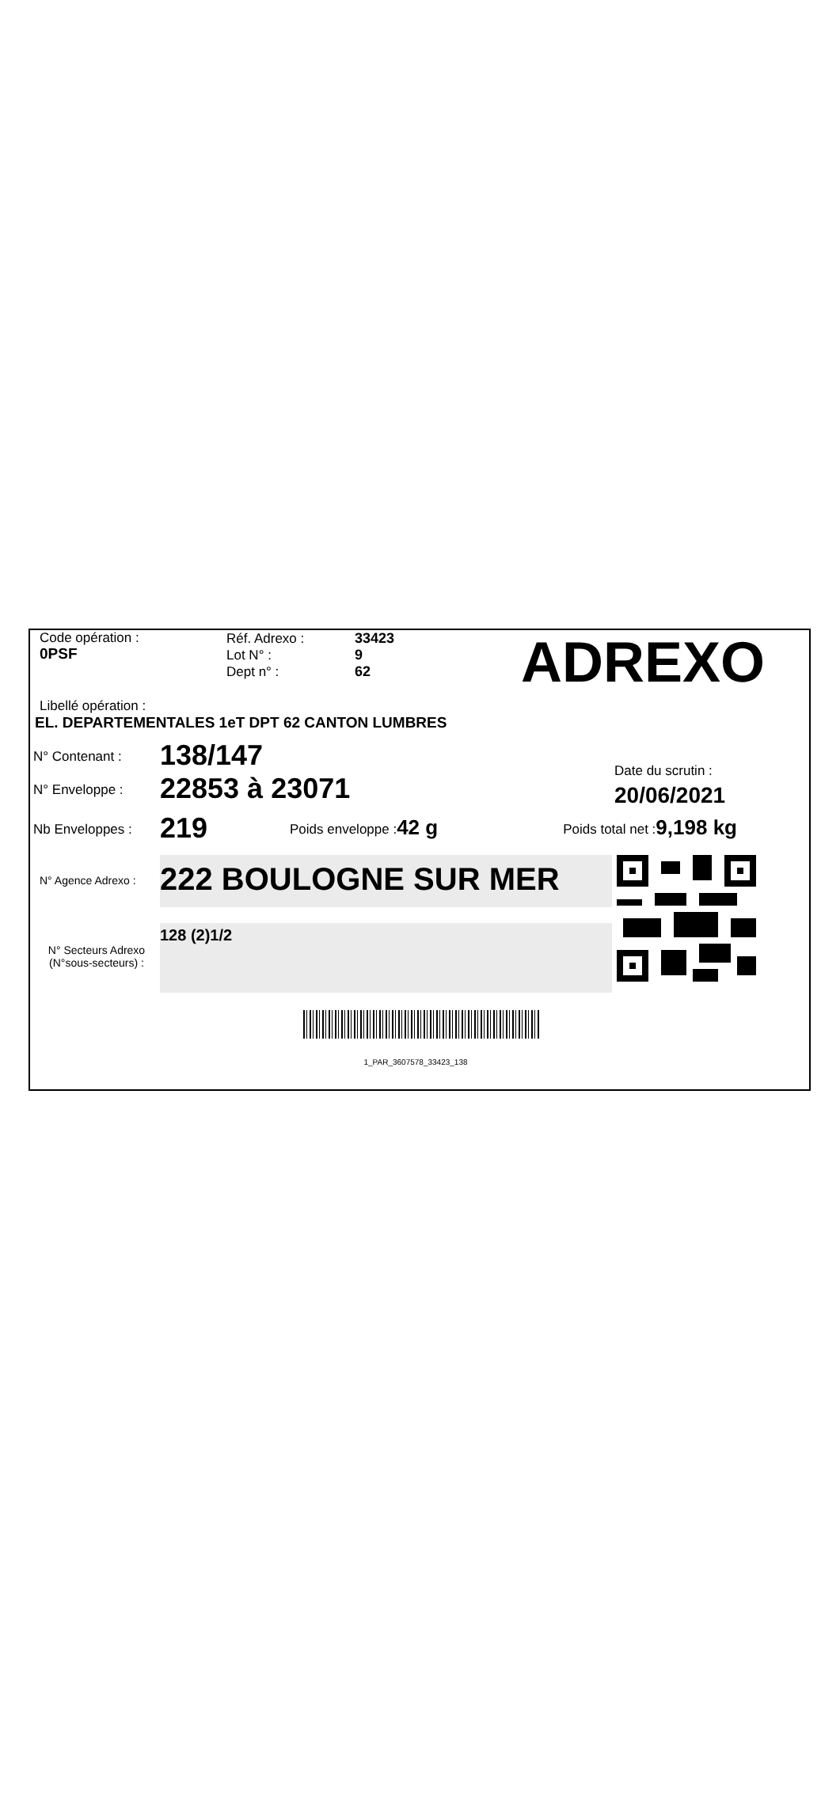Code opération :
0PSF
Réf. Adrexo :
Lot N° :
Dept n° :
33423
9
62
ADREXO
Libellé opération :
EL. DEPARTEMENTALES 1eT DPT 62 CANTON LUMBRES
N° Contenant :
138/147
N° Enveloppe :
22853 à 23071
Date du scrutin :
20/06/2021
Nb Enveloppes :
219
Poids enveloppe :
42 g
Poids total net :
9,198 kg
N° Agence Adrexo :
222 BOULOGNE SUR MER
N° Secteurs Adrexo
(N°sous-secteurs) :
128 (2)1/2
1_PAR_3607578_33423_138